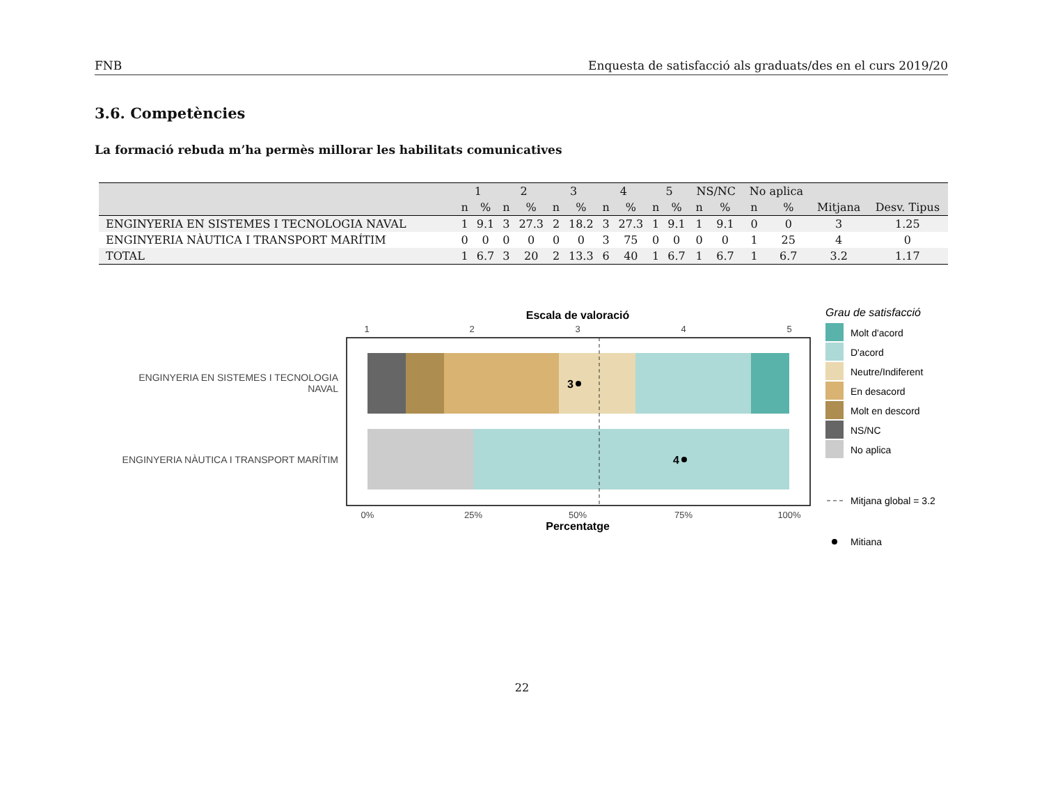FNB Enquesta de satisfacció als graduats/des en el curs 2019/20
3.6. Competències
La formació rebuda m’ha permès millorar les habilitats comunicatives
| | 1 | | 2 | | 3 | | 4 | | 5 | | NS/NC | | No aplica | | | |
| --- | --- | --- | --- | --- | --- | --- | --- | --- | --- | --- | --- | --- | --- | --- | --- | --- |
| | n | % | n | % | n | % | n | % | n | % | n | % | n | % | Mitjana | Desv. Tipus |
| ENGINYERIA EN SISTEMES I TECNOLOGIA NAVAL | 1 | 9.1 | 3 | 27.3 | 2 | 18.2 | 3 | 27.3 | 1 | 9.1 | 1 | 9.1 | 0 | 0 | 3 | 1.25 |
| ENGINYERIA NÀUTICA I TRANSPORT MARÍTIM | 0 | 0 | 0 | 0 | 0 | 0 | 3 | 75 | 0 | 0 | 0 | 0 | 1 | 25 | 4 | 0 |
| TOTAL | 1 | 6.7 | 3 | 20 | 2 | 13.3 | 6 | 40 | 1 | 6.7 | 1 | 6.7 | 1 | 6.7 | 3.2 | 1.17 |
Escala de valoració
1
2
3
4
5
3
4
ENGINYERIA EN SISTEMES I TECNOLOGIA
NAVAL
ENGINYERIA NÀUTICA I TRANSPORT MARÍTIM
0%
25%
50%
75%
100%
Percentatge
Grau de satisfacció
Molt d'acord
D'acord
Neutre/Indiferent
En desacord
Molt en descord
NS/NC
No aplica
Mitjana global = 3.2
Mitiana
22